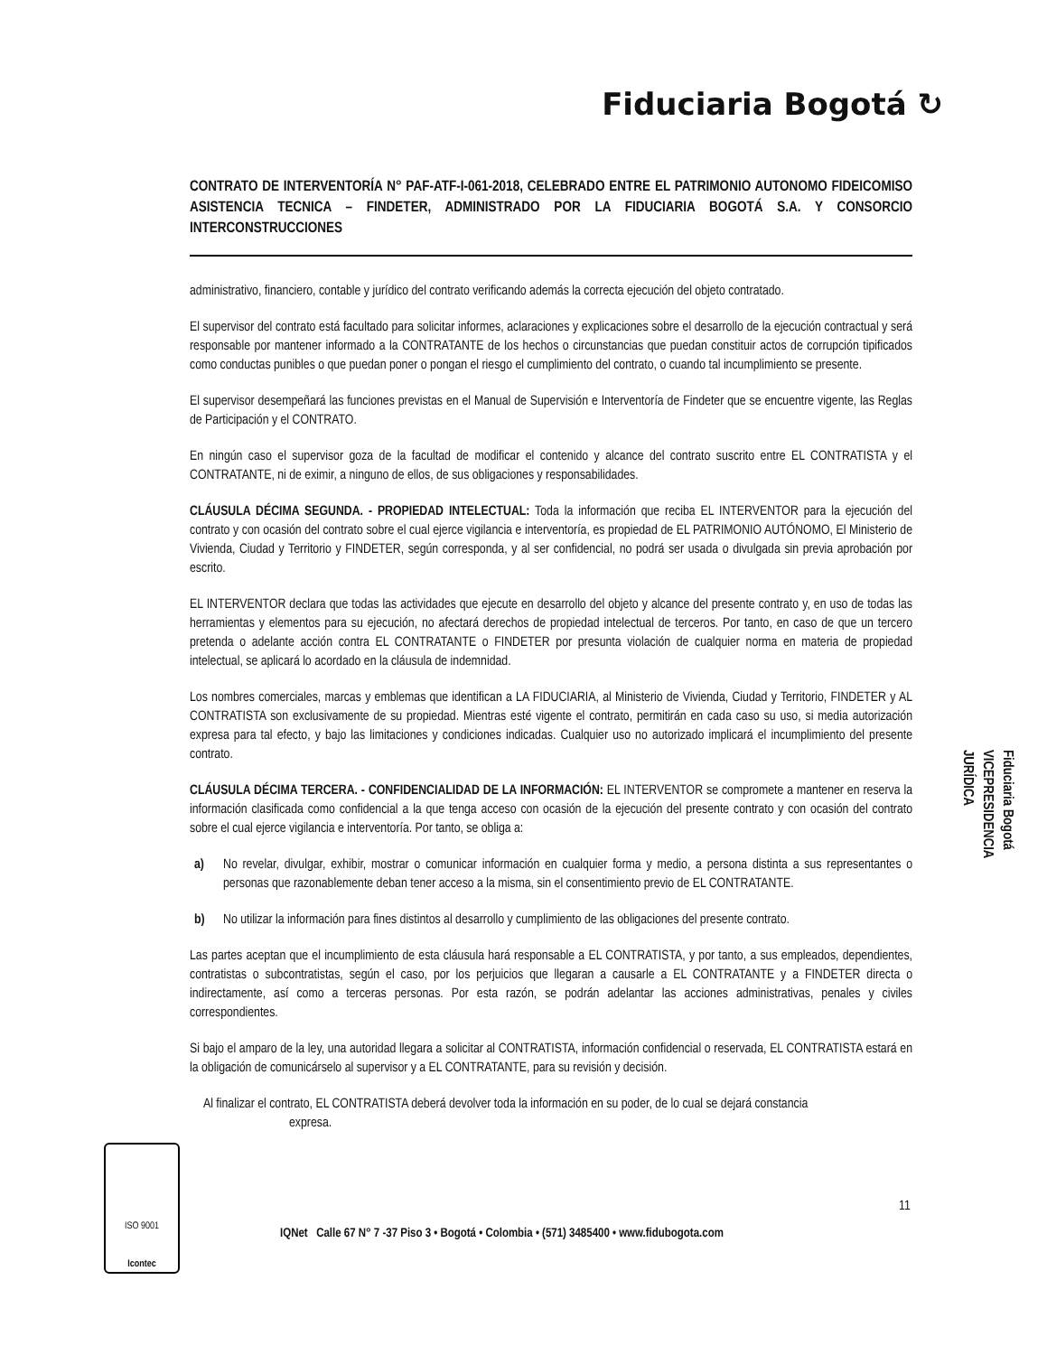Fiduciaria Bogotá ↻
CONTRATO DE INTERVENTORÍA N° PAF-ATF-I-061-2018, CELEBRADO ENTRE EL PATRIMONIO AUTONOMO FIDEICOMISO ASISTENCIA TECNICA – FINDETER, ADMINISTRADO POR LA FIDUCIARIA BOGOTÁ S.A. Y CONSORCIO INTERCONSTRUCCIONES
administrativo, financiero, contable y jurídico del contrato verificando además la correcta ejecución del objeto contratado.
El supervisor del contrato está facultado para solicitar informes, aclaraciones y explicaciones sobre el desarrollo de la ejecución contractual y será responsable por mantener informado a la CONTRATANTE de los hechos o circunstancias que puedan constituir actos de corrupción tipificados como conductas punibles o que puedan poner o pongan el riesgo el cumplimiento del contrato, o cuando tal incumplimiento se presente.
El supervisor desempeñará las funciones previstas en el Manual de Supervisión e Interventoría de Findeter que se encuentre vigente, las Reglas de Participación y el CONTRATO.
En ningún caso el supervisor goza de la facultad de modificar el contenido y alcance del contrato suscrito entre EL CONTRATISTA y el CONTRATANTE, ni de eximir, a ninguno de ellos, de sus obligaciones y responsabilidades.
CLÁUSULA DÉCIMA SEGUNDA. - PROPIEDAD INTELECTUAL: Toda la información que reciba EL INTERVENTOR para la ejecución del contrato y con ocasión del contrato sobre el cual ejerce vigilancia e interventoría, es propiedad de EL PATRIMONIO AUTÓNOMO, El Ministerio de Vivienda, Ciudad y Territorio y FINDETER, según corresponda, y al ser confidencial, no podrá ser usada o divulgada sin previa aprobación por escrito.
EL INTERVENTOR declara que todas las actividades que ejecute en desarrollo del objeto y alcance del presente contrato y, en uso de todas las herramientas y elementos para su ejecución, no afectará derechos de propiedad intelectual de terceros. Por tanto, en caso de que un tercero pretenda o adelante acción contra EL CONTRATANTE o FINDETER por presunta violación de cualquier norma en materia de propiedad intelectual, se aplicará lo acordado en la cláusula de indemnidad.
Los nombres comerciales, marcas y emblemas que identifican a LA FIDUCIARIA, al Ministerio de Vivienda, Ciudad y Territorio, FINDETER y AL CONTRATISTA son exclusivamente de su propiedad. Mientras esté vigente el contrato, permitirán en cada caso su uso, si media autorización expresa para tal efecto, y bajo las limitaciones y condiciones indicadas. Cualquier uso no autorizado implicará el incumplimiento del presente contrato.
CLÁUSULA DÉCIMA TERCERA. - CONFIDENCIALIDAD DE LA INFORMACIÓN: EL INTERVENTOR se compromete a mantener en reserva la información clasificada como confidencial a la que tenga acceso con ocasión de la ejecución del presente contrato y con ocasión del contrato sobre el cual ejerce vigilancia e interventoría. Por tanto, se obliga a:
a) No revelar, divulgar, exhibir, mostrar o comunicar información en cualquier forma y medio, a persona distinta a sus representantes o personas que razonablemente deban tener acceso a la misma, sin el consentimiento previo de EL CONTRATANTE.
b) No utilizar la información para fines distintos al desarrollo y cumplimiento de las obligaciones del presente contrato.
Las partes aceptan que el incumplimiento de esta cláusula hará responsable a EL CONTRATISTA, y por tanto, a sus empleados, dependientes, contratistas o subcontratistas, según el caso, por los perjuicios que llegaran a causarle a EL CONTRATANTE y a FINDETER directa o indirectamente, así como a terceras personas. Por esta razón, se podrán adelantar las acciones administrativas, penales y civiles correspondientes.
Si bajo el amparo de la ley, una autoridad llegara a solicitar al CONTRATISTA, información confidencial o reservada, EL CONTRATISTA estará en la obligación de comunicárselo al supervisor y a EL CONTRATANTE, para su revisión y decisión.
Al finalizar el contrato, EL CONTRATISTA deberá devolver toda la información en su poder, de lo cual se dejará constancia
expresa.
Fiduciaria Bogotá
VICEPRESIDENCIA
JURÍDICA
ISO 9001
Icontec
11
IQNet Calle 67 N° 7 -37 Piso 3 • Bogotá • Colombia • (571) 3485400 • www.fidubogota.com